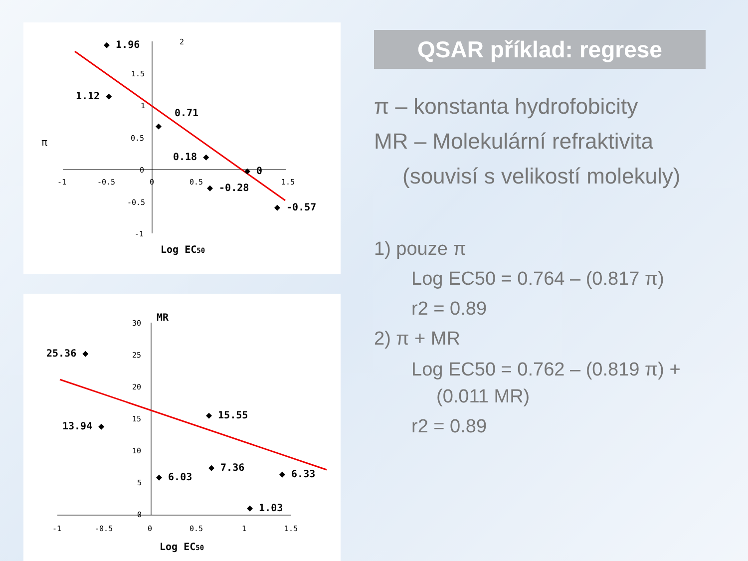2
1.5
1
0.5
0
-0.5
-1
-1
-0.5
0
0.5
1.5
π
◆ 1.96
1.12 ◆
◆
0.71
0.18 ◆
◆ 0
◆ -0.28
◆ -0.57
Log EC50
30
25
20
15
10
5
0
-1
-0.5
0
0.5
1
1.5
MR
25.36 ◆
13.94 ◆
◆ 15.55
◆ 6.03
◆ 7.36
◆ 6.33
◆ 1.03
Log EC50
QSAR příklad: regrese
π – konstanta hydrofobicity
MR – Molekulární refraktivita
(souvisí s velikostí molekuly)
1) pouze π
Log EC50 = 0.764 – (0.817 π)
r2 = 0.89
2) π + MR
Log EC50 = 0.762 – (0.819 π) +
(0.011 MR)
r2 = 0.89